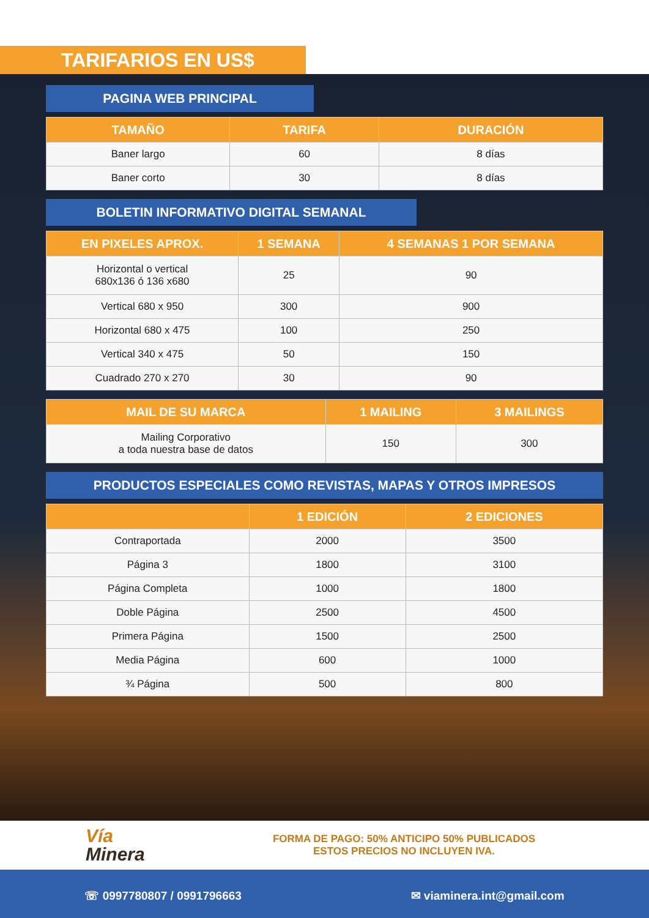TARIFARIOS EN US$
PAGINA WEB PRINCIPAL
| TAMAÑO | TARIFA | DURACIÓN |
| --- | --- | --- |
| Baner largo | 60 | 8 días |
| Baner corto | 30 | 8 días |
BOLETIN INFORMATIVO DIGITAL SEMANAL
| EN PIXELES APROX. | 1 SEMANA | 4 SEMANAS 1 POR SEMANA |
| --- | --- | --- |
| Horizontal o vertical 680x136 ó 136 x680 | 25 | 90 |
| Vertical 680 x 950 | 300 | 900 |
| Horizontal 680 x 475 | 100 | 250 |
| Vertical 340 x 475 | 50 | 150 |
| Cuadrado 270 x 270 | 30 | 90 |
| MAIL DE SU MARCA | 1 MAILING | 3 MAILINGS |
| --- | --- | --- |
| Mailing Corporativo a toda nuestra base de datos | 150 | 300 |
PRODUCTOS ESPECIALES COMO REVISTAS, MAPAS Y OTROS IMPRESOS
| | 1 EDICIÓN | 2 EDICIONES |
| --- | --- | --- |
| Contraportada | 2000 | 3500 |
| Página 3 | 1800 | 3100 |
| Página Completa | 1000 | 1800 |
| Doble Página | 2500 | 4500 |
| Primera Página | 1500 | 2500 |
| Media Página | 600 | 1000 |
| ¾ Página | 500 | 800 |
Vía
Minera
FORMA DE PAGO: 50% ANTICIPO 50% PUBLICADOS
ESTOS PRECIOS NO INCLUYEN IVA.
☏ 0997780807 / 0991796663 ✉ viaminera.int@gmail.com